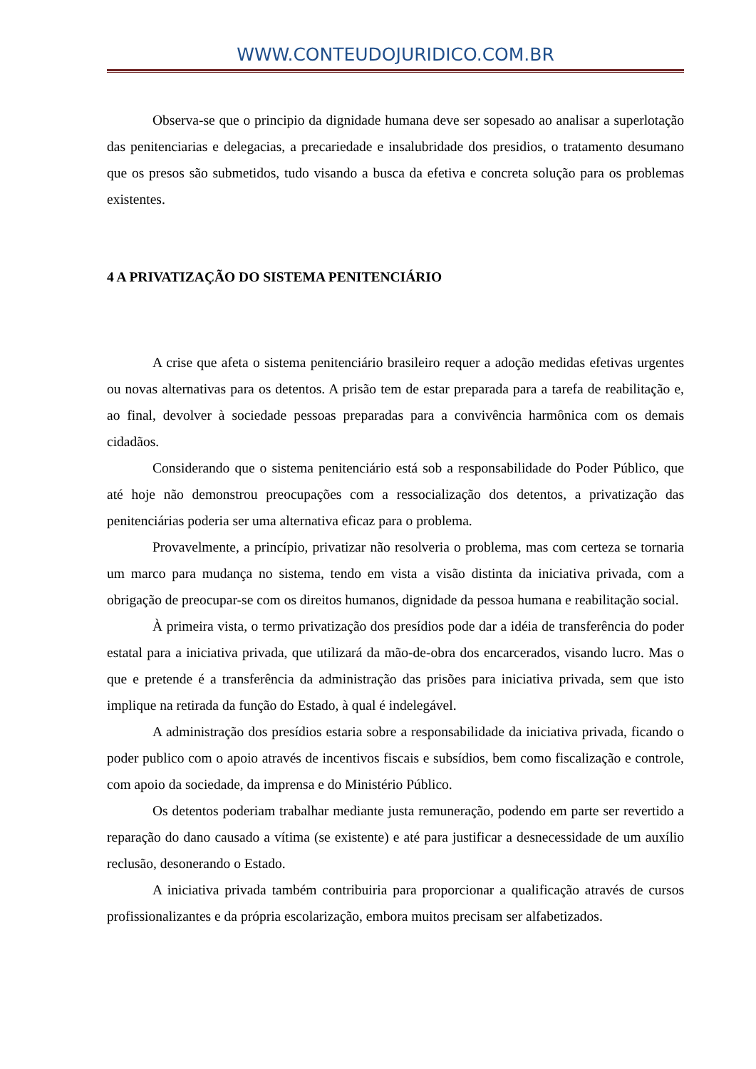WWW.CONTEUDOJURIDICO.COM.BR
Observa-se que o principio da dignidade humana deve ser sopesado ao analisar a superlotação das penitenciarias e delegacias, a precariedade e insalubridade dos presidios, o tratamento desumano que os presos são submetidos, tudo visando a busca da efetiva e concreta solução para os problemas existentes.
4 A PRIVATIZAÇÃO DO SISTEMA PENITENCIÁRIO
A crise que afeta o sistema penitenciário brasileiro requer a adoção medidas efetivas urgentes ou novas alternativas para os detentos. A prisão tem de estar preparada para a tarefa de reabilitação e, ao final, devolver à sociedade pessoas preparadas para a convivência harmônica com os demais cidadãos.
Considerando que o sistema penitenciário está sob a responsabilidade do Poder Público, que até hoje não demonstrou preocupações com a ressocialização dos detentos, a privatização das penitenciárias poderia ser uma alternativa eficaz para o problema.
Provavelmente, a princípio, privatizar não resolveria o problema, mas com certeza se tornaria um marco para mudança no sistema, tendo em vista a visão distinta da iniciativa privada, com a obrigação de preocupar-se com os direitos humanos, dignidade da pessoa humana e reabilitação social.
À primeira vista, o termo privatização dos presídios pode dar a idéia de transferência do poder estatal para a iniciativa privada, que utilizará da mão-de-obra dos encarcerados, visando lucro. Mas o que e pretende é a transferência da administração das prisões para iniciativa privada, sem que isto implique na retirada da função do Estado, à qual é indelegável.
A administração dos presídios estaria sobre a responsabilidade da iniciativa privada, ficando o poder publico com o apoio através de incentivos fiscais e subsídios, bem como fiscalização e controle, com apoio da sociedade, da imprensa e do Ministério Público.
Os detentos poderiam trabalhar mediante justa remuneração, podendo em parte ser revertido a reparação do dano causado a vítima (se existente) e até para justificar a desnecessidade de um auxílio reclusão, desonerando o Estado.
A iniciativa privada também contribuiria para proporcionar a qualificação através de cursos profissionalizantes e da própria escolarização, embora muitos precisam ser alfabetizados.